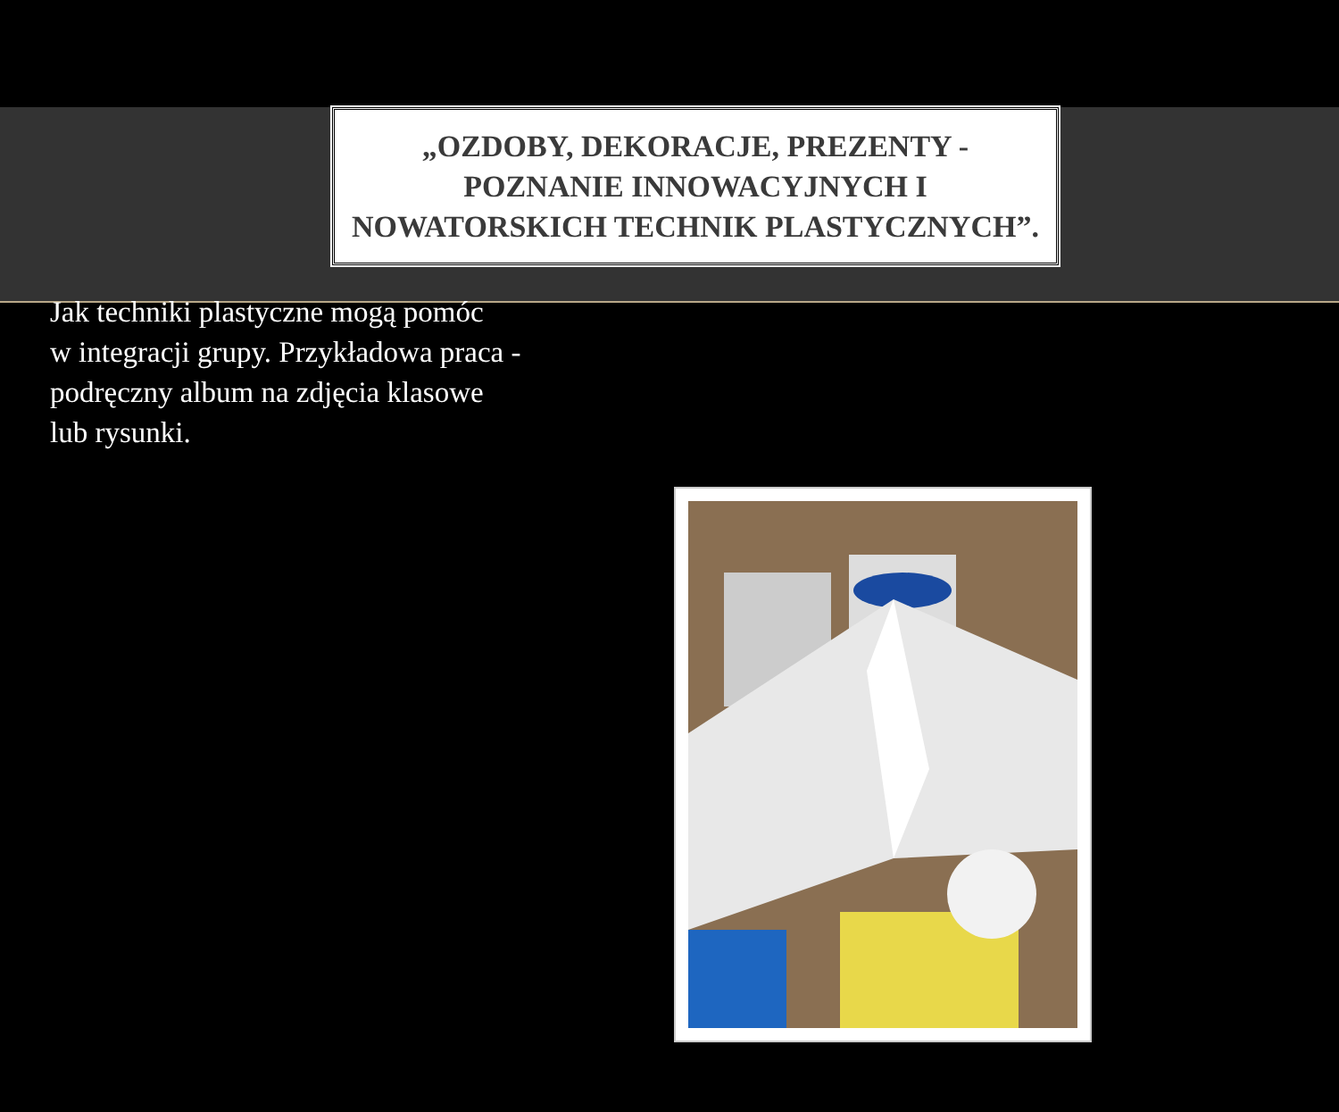„OZDOBY, DEKORACJE, PREZENTY - POZNANIE INNOWACYJNYCH I NOWATORSKICH TECHNIK PLASTYCZNYCH”.
Jak techniki plastyczne mogą pomóc
w integracji grupy. Przykładowa praca - podręczny album na zdjęcia klasowe
lub rysunki.